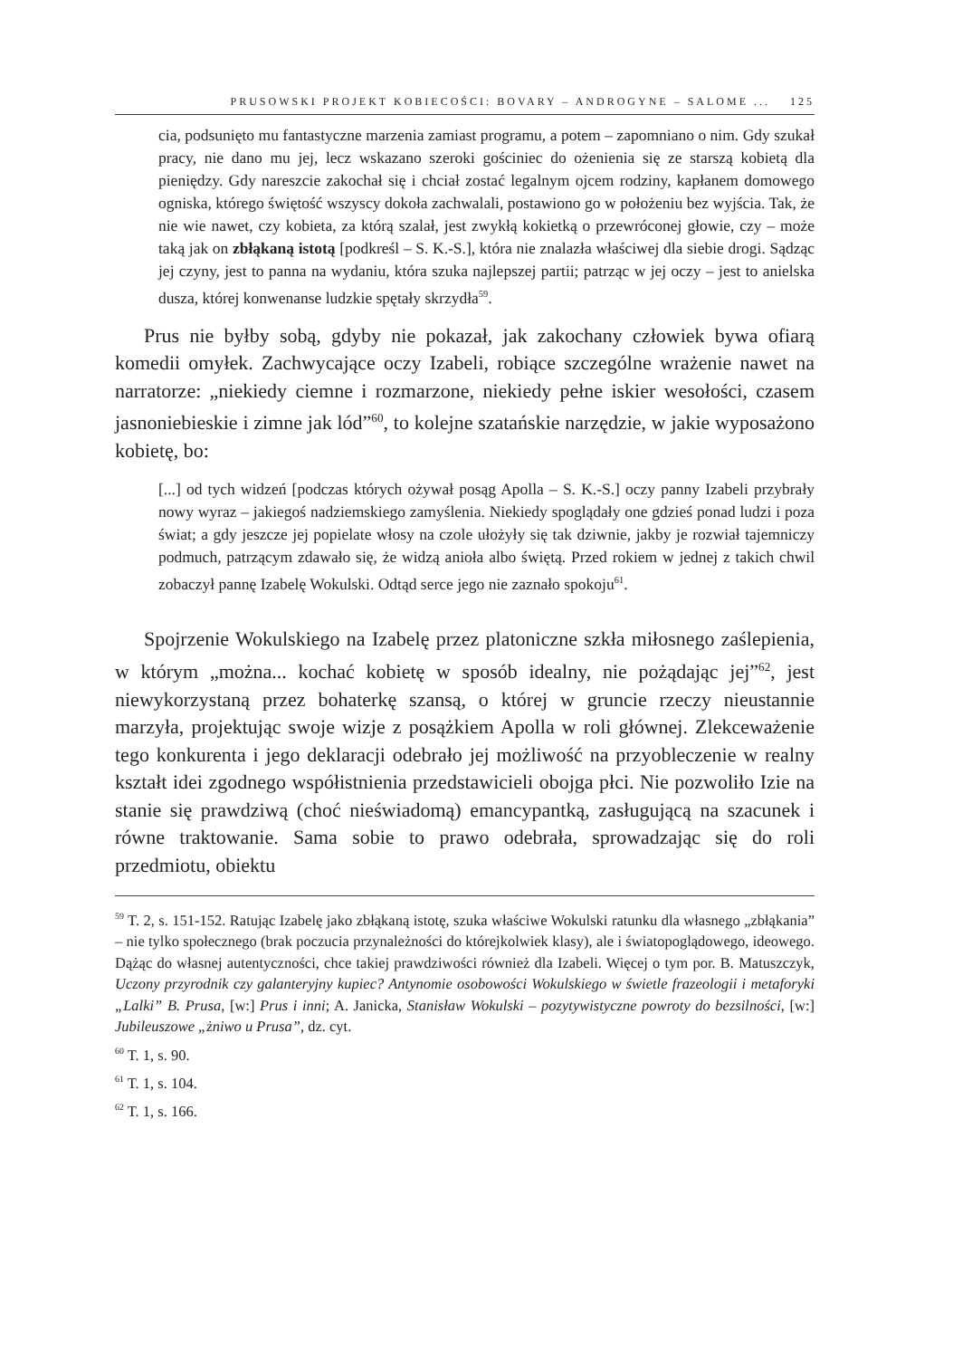PRUSOWSKI PROJEKT KOBIECOŚCI: BOVARY – ANDROGYNE – SALOME ... 125
cia, podsunięto mu fantastyczne marzenia zamiast programu, a potem – zapomniano o nim. Gdy szukał pracy, nie dano mu jej, lecz wskazano szeroki gościniec do ożenienia się ze starszą kobietą dla pieniędzy. Gdy nareszcie zakochał się i chciał zostać legalnym ojcem rodziny, kapłanem domowego ogniska, którego świętość wszyscy dokoła zachwalali, postawiono go w położeniu bez wyjścia. Tak, że nie wie nawet, czy kobieta, za którą szalał, jest zwykłą kokietką o przewróconej głowie, czy – może taką jak on zbłąkaną istotą [podkreśl – S. K.-S.], która nie znalazła właściwej dla siebie drogi. Sądząc jej czyny, jest to panna na wydaniu, która szuka najlepszej partii; patrząc w jej oczy – jest to anielska dusza, której konwenanse ludzkie spętały skrzydła<sup>59</sup>.
Prus nie byłby sobą, gdyby nie pokazał, jak zakochany człowiek bywa ofiarą komedii omyłek. Zachwycające oczy Izabeli, robiące szczególne wrażenie nawet na narratorze: „niekiedy ciemne i rozmarzone, niekiedy pełne iskier wesołości, czasem jasnoniebieskie i zimne jak lód”<sup>60</sup>, to kolejne szatańskie narzędzie, w jakie wyposażono kobietę, bo:
[...] od tych widzeń [podczas których ożywał posąg Apolla – S. K.-S.] oczy panny Izabeli przybrały nowy wyraz – jakiegoś nadziemskiego zamyślenia. Niekiedy spoglądały one gdzieś ponad ludzi i poza świat; a gdy jeszcze jej popielate włosy na czole ułożyły się tak dziwnie, jakby je rozwiał tajemniczy podmuch, patrzącym zdawało się, że widzą anioła albo świętą. Przed rokiem w jednej z takich chwil zobaczył pannę Izabelę Wokulski. Odtąd serce jego nie zaznało spokoju<sup>61</sup>.
Spojrzenie Wokulskiego na Izabelę przez platoniczne szkła miłosnego zaślepienia, w którym „można... kochać kobietę w sposób idealny, nie pożądając jej”<sup>62</sup>, jest niewykorzystaną przez bohaterkę szansą, o której w gruncie rzeczy nieustannie marzyła, projektując swoje wizje z posążkiem Apolla w roli głównej. Zlekceważenie tego konkurenta i jego deklaracji odebrało jej możliwość na przyobleczenie w realny kształt idei zgodnego współistnienia przedstawicieli obojga płci. Nie pozwoliło Izie na stanie się prawdziwą (choć nieświadomą) emancypantką, zasługującą na szacunek i równe traktowanie. Sama sobie to prawo odebrała, sprowadzając się do roli przedmiotu, obiektu
<sup>59</sup> T. 2, s. 151-152. Ratując Izabelę jako zbłąkaną istotę, szuka właściwe Wokulski ratunku dla własnego „zbłąkania” – nie tylko społecznego (brak poczucia przynależności do którejkolwiek klasy), ale i światopoglądowego, ideowego. Dążąc do własnej autentyczności, chce takiej prawdziwości również dla Izabeli. Więcej o tym por. B. Matuszczyk, Uczony przyrodnik czy galanteryjny kupiec? Antynomie osobowości Wokulskiego w świetle frazeologii i metaforyki „Lalki” B. Prusa, [w:] Prus i inni; A. Janicka, Stanisław Wokulski – pozytywistyczne powroty do bezsilności, [w:] Jubileuszowe „żniwo u Prusa”, dz. cyt.
<sup>60</sup> T. 1, s. 90.
<sup>61</sup> T. 1, s. 104.
<sup>62</sup> T. 1, s. 166.